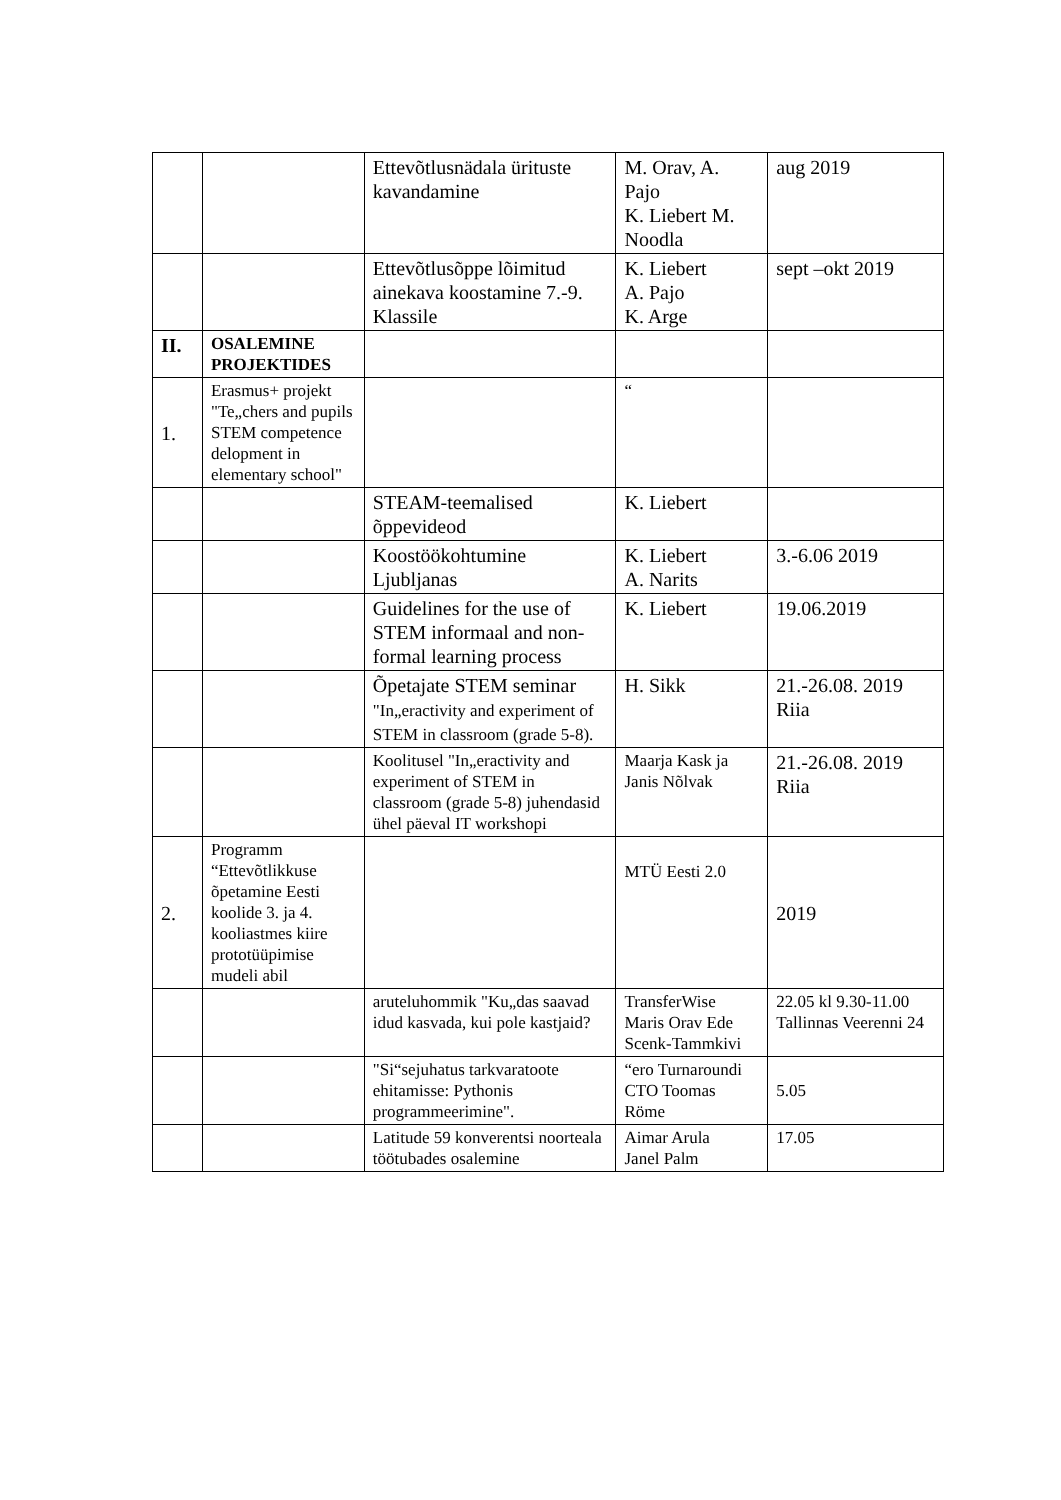| | | Ettevõtlusnädala ürituste kavandamine | M. Orav, A. Pajo K. Liebert M. Noodla | aug 2019 |
| | | Ettevõtlusõppe lõimitud ainekava koostamine 7.-9. Klassile | K. Liebert A. Pajo K. Arge | sept –okt 2019 |
| II. | OSALEMINE PROJEKTIDES | | | |
| 1. | Erasmus+ projekt "Te„chers and pupils STEM competence delopment in elementary school" | | “ | |
| | | STEAM-teemalised õppevideod | K. Liebert | |
| | | Koostöökohtumine Ljubljanas | K. Liebert A. Narits | 3.-6.06 2019 |
| | | Guidelines for the use of STEM informaal and non-formal learning process | K. Liebert | 19.06.2019 |
| | | Õpetajate STEM seminar "In„eractivity and experiment of STEM in classroom (grade 5-8). | H. Sikk | 21.-26.08. 2019 Riia |
| | | Koolitusel "In„eractivity and experiment of STEM in classroom (grade 5-8) juhendasid ühel päeval IT workshopi | Maarja Kask ja Janis Nõlvak | 21.-26.08. 2019 Riia |
| 2. | Programm “Ettevõtlikkuse õpetamine Eesti koolide 3. ja 4. kooliastmes kiire prototüüpimise mudeli abil | | MTÜ Eesti 2.0 | 2019 |
| | | aruteluhommik "Ku„das saavad idud kasvada, kui pole kastjaid? | TransferWise Maris Orav Ede Scenk-Tammkivi | 22.05 kl 9.30-11.00 Tallinnas Veerenni 24 |
| | | "Si“sejuhatus tarkvaratoote ehitamisse: Pythonis programmeerimine". | “ero Turnaroundi CTO Toomas Röme | 5.05 |
| | | Latitude 59 konverentsi noorteala töötubades osalemine | Aimar Arula Janel Palm | 17.05 |